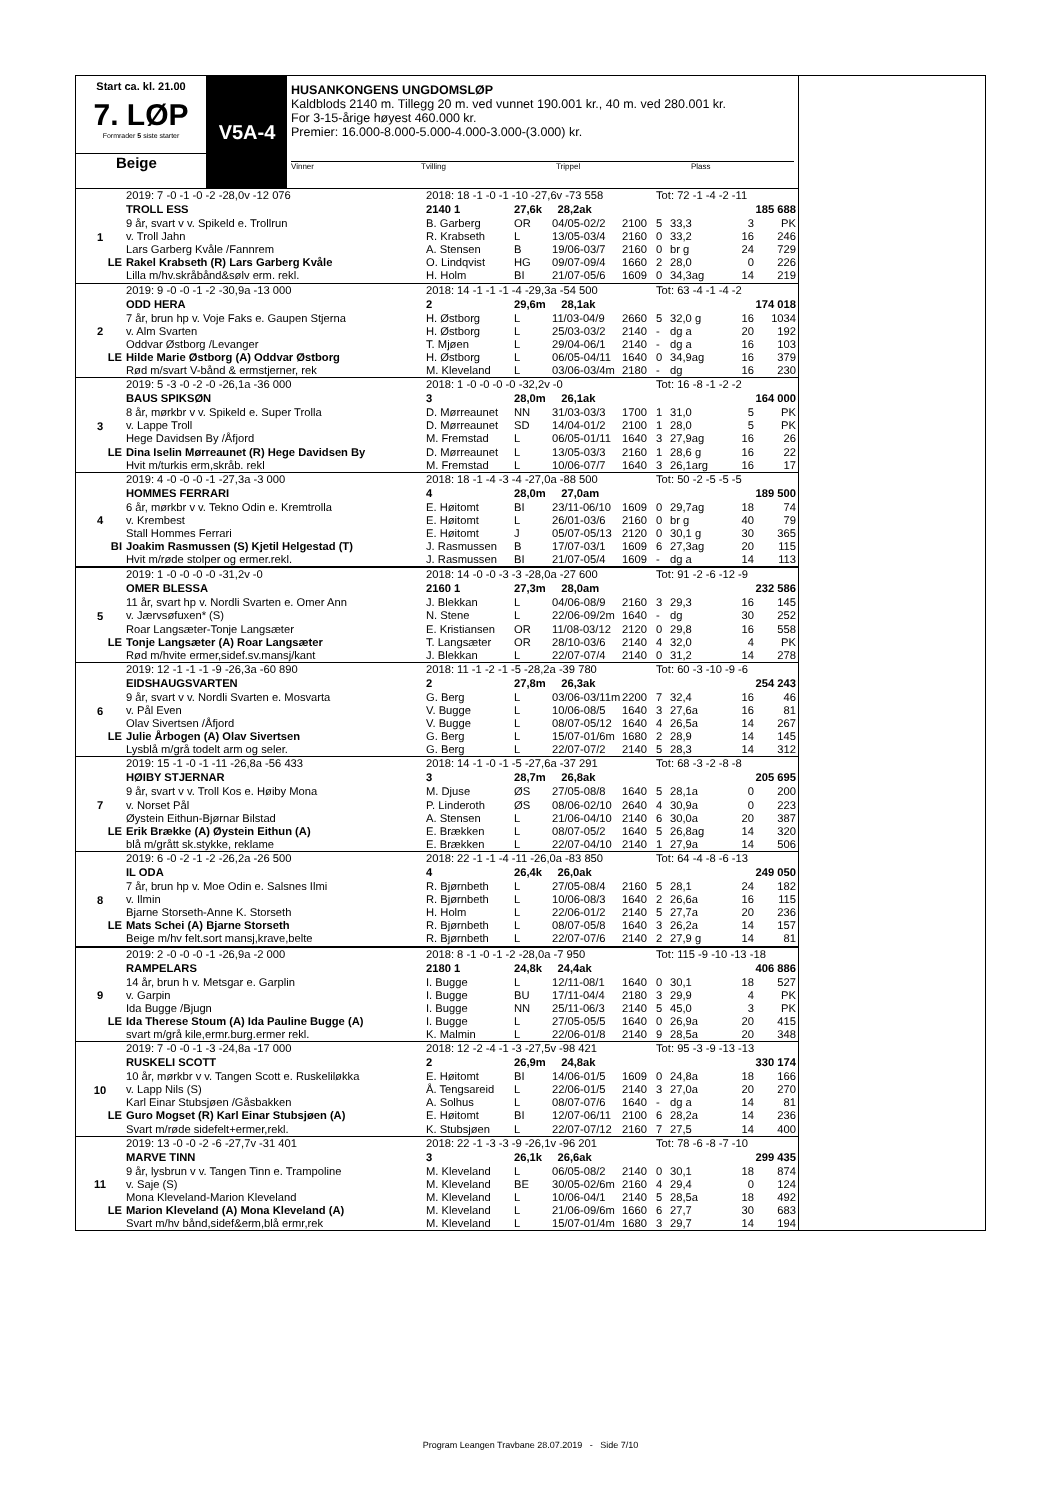Start ca. kl. 21.00
7. LØP
Formrader 5 siste starter
Beige
V5A-4
HUSANKONGENS UNGDOMSLØP
Kaldblods 2140 m. Tillegg 20 m. ved vunnet 190.001 kr., 40 m. ved 280.001 kr.
For 3-15-årige høyest 460.000 kr.
Premier: 16.000-8.000-5.000-4.000-3.000-(3.000) kr.
Vinner Tvilling Trippel Plass
| | 2019: 7 -0 -1 -0 -2 -28,0v -12 076 | 2018: 18 -1 -0 -1 -10 -27,6v -73 558 | | | | Tot: 72 -1 -4 -2 -11 | | | |
| | TROLL ESS | 2140 1 | 27,6k 28,2ak | | | 185 688 | | | |
| 1 | 9 år, svart v v. Spikeld e. Trollrun | B. Garberg | OR | 04/05-02/2 | 2100 | 5 | 33,3 | 3 | PK |
| | v. Troll Jahn | R. Krabseth | L | 13/05-03/4 | 2160 | 0 | 33,2 | 16 | 246 |
| | Lars Garberg Kvåle /Fannrem | A. Stensen | B | 19/06-03/7 | 2160 | 0 | br g | 24 | 729 |
| LE | Rakel Krabseth (R) Lars Garberg Kvåle | O. Lindqvist | HG | 09/07-09/4 | 1660 | 2 | 28,0 | 0 | 226 |
| | Lilla m/hv.skråbånd&sølv erm. rekl. | H. Holm | BI | 21/07-05/6 | 1609 | 0 | 34,3ag | 14 | 219 |
| | 2019: 9 -0 -0 -1 -2 -30,9a -13 000 | 2018: 14 -1 -1 -1 -4 -29,3a -54 500 | | | | Tot: 63 -4 -1 -4 -2 | | | |
| | ODD HERA | 2 | 29,6m 28,1ak | | | 174 018 | | | |
| 2 | 7 år, brun hp v. Voje Faks e. Gaupen Stjerna | H. Østborg | L | 11/03-04/9 | 2660 | 5 | 32,0 g | 16 | 1034 |
| | v. Alm Svarten | H. Østborg | L | 25/03-03/2 | 2140 | - | dg a | 20 | 192 |
| | Oddvar Østborg /Levanger | T. Mjøen | L | 29/04-06/1 | 2140 | - | dg a | 16 | 103 |
| LE | Hilde Marie Østborg (A) Oddvar Østborg | H. Østborg | L | 06/05-04/11 | 1640 | 0 | 34,9ag | 16 | 379 |
| | Rød m/svart V-bånd & ermstjerner, rek | M. Kleveland | L | 03/06-03/4m | 2180 | - | dg | 16 | 230 |
| | 2019: 5 -3 -0 -2 -0 -26,1a -36 000 | 2018: 1 -0 -0 -0 -0 -32,2v -0 | | | | Tot: 16 -8 -1 -2 -2 | | | |
| | BAUS SPIKSØN | 3 | 28,0m 26,1ak | | | 164 000 | | | |
| 3 | 8 år, mørkbr v v. Spikeld e. Super Trolla | D. Mørreaunet | NN | 31/03-03/3 | 1700 | 1 | 31,0 | 5 | PK |
| | v. Lappe Troll | D. Mørreaunet | SD | 14/04-01/2 | 2100 | 1 | 28,0 | 5 | PK |
| | Hege Davidsen By /Åfjord | M. Fremstad | L | 06/05-01/11 | 1640 | 3 | 27,9ag | 16 | 26 |
| LE | Dina Iselin Mørreaunet (R) Hege Davidsen By | D. Mørreaunet | L | 13/05-03/3 | 2160 | 1 | 28,6 g | 16 | 22 |
| | Hvit m/turkis erm,skråb. rekl | M. Fremstad | L | 10/06-07/7 | 1640 | 3 | 26,1arg | 16 | 17 |
| | 2019: 4 -0 -0 -0 -1 -27,3a -3 000 | 2018: 18 -1 -4 -3 -4 -27,0a -88 500 | | | | Tot: 50 -2 -5 -5 -5 | | | |
| | HOMMES FERRARI | 4 | 28,0m 27,0am | | | 189 500 | | | |
| 4 | 6 år, mørkbr v v. Tekno Odin e. Kremtrolla | E. Høitomt | BI | 23/11-06/10 | 1609 | 0 | 29,7ag | 18 | 74 |
| | v. Krembest | E. Høitomt | L | 26/01-03/6 | 2160 | 0 | br g | 40 | 79 |
| | Stall Hommes Ferrari | E. Høitomt | J | 05/07-05/13 | 2120 | 0 | 30,1 g | 30 | 365 |
| BI | Joakim Rasmussen (S) Kjetil Helgestad (T) | J. Rasmussen | B | 17/07-03/1 | 1609 | 6 | 27,3ag | 20 | 115 |
| | Hvit m/røde stolper og ermer.rekl. | J. Rasmussen | BI | 21/07-05/4 | 1609 | - | dg a | 14 | 113 |
| | 2019: 1 -0 -0 -0 -0 -31,2v -0 | 2018: 14 -0 -0 -3 -3 -28,0a -27 600 | | | | Tot: 91 -2 -6 -12 -9 | | | |
| | OMER BLESSA | 2160 1 | 27,3m 28,0am | | | 232 586 | | | |
| 5 | 11 år, svart hp v. Nordli Svarten e. Omer Ann | J. Blekkan | L | 04/06-08/9 | 2160 | 3 | 29,3 | 16 | 145 |
| | v. Jærvsøfuxen* (S) | N. Stene | L | 22/06-09/2m | 1640 | - | dg | 30 | 252 |
| | Roar Langsæter-Tonje Langsæter | E. Kristiansen | OR | 11/08-03/12 | 2120 | 0 | 29,8 | 16 | 558 |
| LE | Tonje Langsæter (A) Roar Langsæter | T. Langsæter | OR | 28/10-03/6 | 2140 | 4 | 32,0 | 4 | PK |
| | Rød m/hvite ermer,sidef.sv.mansj/kant | J. Blekkan | L | 22/07-07/4 | 2140 | 0 | 31,2 | 14 | 278 |
| | 2019: 12 -1 -1 -1 -9 -26,3a -60 890 | 2018: 11 -1 -2 -1 -5 -28,2a -39 780 | | | | Tot: 60 -3 -10 -9 -6 | | | |
| | EIDSHAUGSVARTEN | 2 | 27,8m 26,3ak | | | 254 243 | | | |
| 6 | 9 år, svart v v. Nordli Svarten e. Mosvarta | G. Berg | L | 03/06-03/11m | 2200 | 7 | 32,4 | 16 | 46 |
| | v. Pål Even | V. Bugge | L | 10/06-08/5 | 1640 | 3 | 27,6a | 16 | 81 |
| | Olav Sivertsen /Åfjord | V. Bugge | L | 08/07-05/12 | 1640 | 4 | 26,5a | 14 | 267 |
| LE | Julie Årbogen (A) Olav Sivertsen | G. Berg | L | 15/07-01/6m | 1680 | 2 | 28,9 | 14 | 145 |
| | Lysblå m/grå todelt arm og seler. | G. Berg | L | 22/07-07/2 | 2140 | 5 | 28,3 | 14 | 312 |
| | 2019: 15 -1 -0 -1 -11 -26,8a -56 433 | 2018: 14 -1 -0 -1 -5 -27,6a -37 291 | | | | Tot: 68 -3 -2 -8 -8 | | | |
| | HØIBY STJERNAR | 3 | 28,7m 26,8ak | | | 205 695 | | | |
| 7 | 9 år, svart v v. Troll Kos e. Høiby Mona | M. Djuse | ØS | 27/05-08/8 | 1640 | 5 | 28,1a | 0 | 200 |
| | v. Norset Pål | P. Linderoth | ØS | 08/06-02/10 | 2640 | 4 | 30,9a | 0 | 223 |
| | Øystein Eithun-Bjørnar Bilstad | A. Stensen | L | 21/06-04/10 | 2140 | 6 | 30,0a | 20 | 387 |
| LE | Erik Brække (A) Øystein Eithun (A) | E. Brækken | L | 08/07-05/2 | 1640 | 5 | 26,8ag | 14 | 320 |
| | blå m/grått sk.stykke, reklame | E. Brækken | L | 22/07-04/10 | 2140 | 1 | 27,9a | 14 | 506 |
| | 2019: 6 -0 -2 -1 -2 -26,2a -26 500 | 2018: 22 -1 -1 -4 -11 -26,0a -83 850 | | | | Tot: 64 -4 -8 -6 -13 | | | |
| | IL ODA | 4 | 26,4k 26,0ak | | | 249 050 | | | |
| 8 | 7 år, brun hp v. Moe Odin e. Salsnes Ilmi | R. Bjørnbeth | L | 27/05-08/4 | 2160 | 5 | 28,1 | 24 | 182 |
| | v. Ilmin | R. Bjørnbeth | L | 10/06-08/3 | 1640 | 2 | 26,6a | 16 | 115 |
| | Bjarne Storseth-Anne K. Storseth | H. Holm | L | 22/06-01/2 | 2140 | 5 | 27,7a | 20 | 236 |
| LE | Mats Schei (A) Bjarne Storseth | R. Bjørnbeth | L | 08/07-05/8 | 1640 | 3 | 26,2a | 14 | 157 |
| | Beige m/hv felt.sort mansj,krave,belte | R. Bjørnbeth | L | 22/07-07/6 | 2140 | 2 | 27,9 g | 14 | 81 |
| | 2019: 2 -0 -0 -0 -1 -26,9a -2 000 | 2018: 8 -1 -0 -1 -2 -28,0a -7 950 | | | | Tot: 115 -9 -10 -13 -18 | | | |
| | RAMPELARS | 2180 1 | 24,8k 24,4ak | | | 406 886 | | | |
| 9 | 14 år, brun h v. Metsgar e. Garplin | I. Bugge | L | 12/11-08/1 | 1640 | 0 | 30,1 | 18 | 527 |
| | v. Garpin | I. Bugge | BU | 17/11-04/4 | 2180 | 3 | 29,9 | 4 | PK |
| | Ida Bugge /Bjugn | I. Bugge | NN | 25/11-06/3 | 2140 | 5 | 45,0 | 3 | PK |
| LE | Ida Therese Stoum (A) Ida Pauline Bugge (A) | I. Bugge | L | 27/05-05/5 | 1640 | 0 | 26,9a | 20 | 415 |
| | svart m/grå kile,ermr.burg.ermer rekl. | K. Malmin | L | 22/06-01/8 | 2140 | 9 | 28,5a | 20 | 348 |
| | 2019: 7 -0 -0 -1 -3 -24,8a -17 000 | 2018: 12 -2 -4 -1 -3 -27,5v -98 421 | | | | Tot: 95 -3 -9 -13 -13 | | | |
| | RUSKELI SCOTT | 2 | 26,9m 24,8ak | | | 330 174 | | | |
| 10 | 10 år, mørkbr v v. Tangen Scott e. Ruskeliløkka | E. Høitomt | BI | 14/06-01/5 | 1609 | 0 | 24,8a | 18 | 166 |
| | v. Lapp Nils (S) | Å. Tengsareid | L | 22/06-01/5 | 2140 | 3 | 27,0a | 20 | 270 |
| | Karl Einar Stubsjøen /Gåsbakken | A. Solhus | L | 08/07-07/6 | 1640 | - | dg a | 14 | 81 |
| LE | Guro Mogset (R) Karl Einar Stubsjøen (A) | E. Høitomt | BI | 12/07-06/11 | 2100 | 6 | 28,2a | 14 | 236 |
| | Svart m/røde sidefelt+ermer,rekl. | K. Stubsjøen | L | 22/07-07/12 | 2160 | 7 | 27,5 | 14 | 400 |
| | 2019: 13 -0 -0 -2 -6 -27,7v -31 401 | 2018: 22 -1 -3 -3 -9 -26,1v -96 201 | | | | Tot: 78 -6 -8 -7 -10 | | | |
| | MARVE TINN | 3 | 26,1k 26,6ak | | | 299 435 | | | |
| 11 | 9 år, lysbrun v v. Tangen Tinn e. Trampoline | M. Kleveland | L | 06/05-08/2 | 2140 | 0 | 30,1 | 18 | 874 |
| | v. Saje (S) | M. Kleveland | BE | 30/05-02/6m | 2160 | 4 | 29,4 | 0 | 124 |
| | Mona Kleveland-Marion Kleveland | M. Kleveland | L | 10/06-04/1 | 2140 | 5 | 28,5a | 18 | 492 |
| LE | Marion Kleveland (A) Mona Kleveland (A) | M. Kleveland | L | 21/06-09/6m | 1660 | 6 | 27,7 | 30 | 683 |
| | Svart m/hv bånd,sidef&erm,blå ermr,rek | M. Kleveland | L | 15/07-01/4m | 1680 | 3 | 29,7 | 14 | 194 |
Program Leangen Travbane 28.07.2019 - Side 7/10